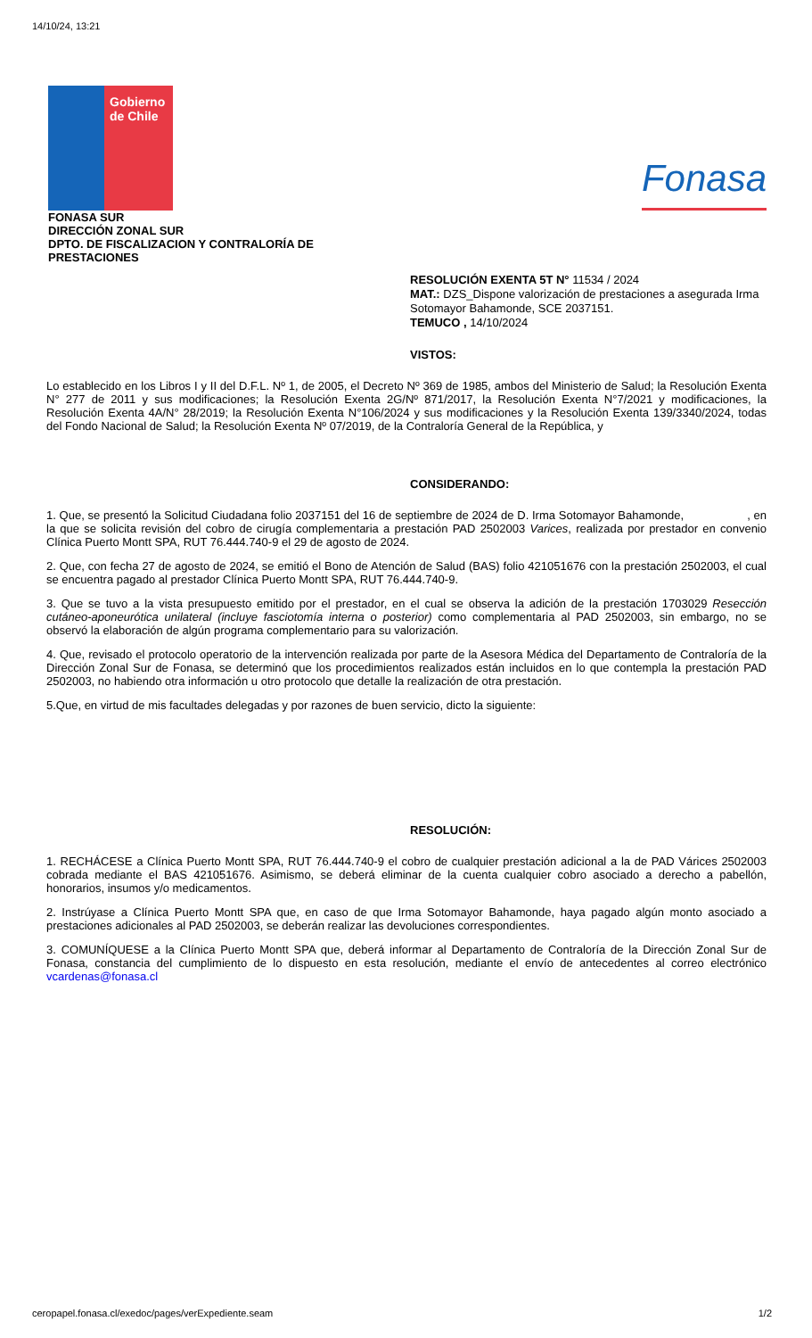14/10/24, 13:21
Gobierno de Chile
Fonasa
FONASA SUR
DIRECCIÓN ZONAL SUR
DPTO. DE FISCALIZACION Y CONTRALORÍA DE
PRESTACIONES
RESOLUCIÓN EXENTA 5T N° 11534 / 2024
MAT.: DZS_Dispone valorización de prestaciones a asegurada Irma Sotomayor Bahamonde, SCE 2037151.
TEMUCO , 14/10/2024
VISTOS:
Lo establecido en los Libros I y II del D.F.L. Nº 1, de 2005, el Decreto Nº 369 de 1985, ambos del Ministerio de Salud; la Resolución Exenta N° 277 de 2011 y sus modificaciones; la Resolución Exenta 2G/Nº 871/2017, la Resolución Exenta N°7/2021 y modificaciones, la Resolución Exenta 4A/N° 28/2019; la Resolución Exenta N°106/2024 y sus modificaciones y la Resolución Exenta 139/3340/2024, todas del Fondo Nacional de Salud; la Resolución Exenta Nº 07/2019, de la Contraloría General de la República, y
CONSIDERANDO:
1. Que, se presentó la Solicitud Ciudadana folio 2037151 del 16 de septiembre de 2024 de D. Irma Sotomayor Bahamonde, , en la que se solicita revisión del cobro de cirugía complementaria a prestación PAD 2502003 Varices, realizada por prestador en convenio Clínica Puerto Montt SPA, RUT 76.444.740-9 el 29 de agosto de 2024.
2. Que, con fecha 27 de agosto de 2024, se emitió el Bono de Atención de Salud (BAS) folio 421051676 con la prestación 2502003, el cual se encuentra pagado al prestador Clínica Puerto Montt SPA, RUT 76.444.740-9.
3. Que se tuvo a la vista presupuesto emitido por el prestador, en el cual se observa la adición de la prestación 1703029 Resección cutáneo-aponeurótica unilateral (incluye fasciotomía interna o posterior) como complementaria al PAD 2502003, sin embargo, no se observó la elaboración de algún programa complementario para su valorización.
4. Que, revisado el protocolo operatorio de la intervención realizada por parte de la Asesora Médica del Departamento de Contraloría de la Dirección Zonal Sur de Fonasa, se determinó que los procedimientos realizados están incluidos en lo que contempla la prestación PAD 2502003, no habiendo otra información u otro protocolo que detalle la realización de otra prestación.
5.Que, en virtud de mis facultades delegadas y por razones de buen servicio, dicto la siguiente:
RESOLUCIÓN:
1. RECHÁCESE a Clínica Puerto Montt SPA, RUT 76.444.740-9 el cobro de cualquier prestación adicional a la de PAD Várices 2502003 cobrada mediante el BAS 421051676. Asimismo, se deberá eliminar de la cuenta cualquier cobro asociado a derecho a pabellón, honorarios, insumos y/o medicamentos.
2. Instrúyase a Clínica Puerto Montt SPA que, en caso de que Irma Sotomayor Bahamonde, haya pagado algún monto asociado a prestaciones adicionales al PAD 2502003, se deberán realizar las devoluciones correspondientes.
3. COMUNÍQUESE a la Clínica Puerto Montt SPA que, deberá informar al Departamento de Contraloría de la Dirección Zonal Sur de Fonasa, constancia del cumplimiento de lo dispuesto en esta resolución, mediante el envío de antecedentes al correo electrónico vcardenas@fonasa.cl
ceropapel.fonasa.cl/exedoc/pages/verExpediente.seam 1/2